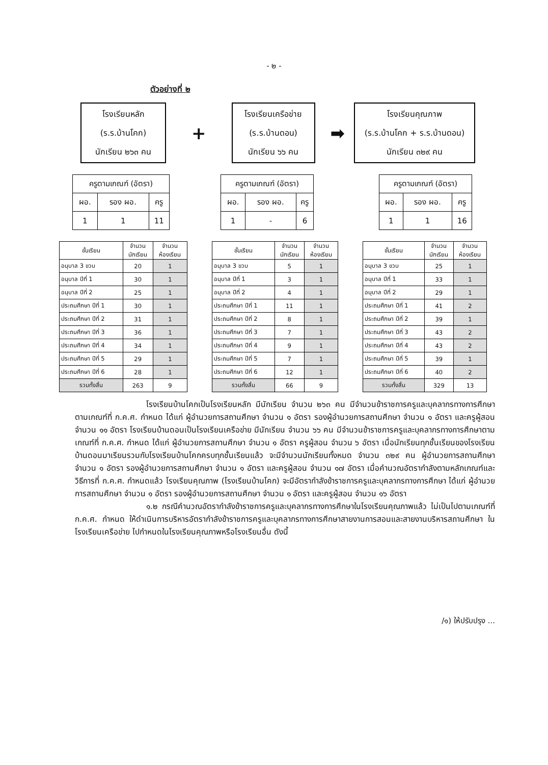- ๒ -
ตัวอย่างที่ ๒
โรงเรียนหลัก
(ร.ร.บ้านโคก)
นักเรียน ๒๖๓ คน
+
โรงเรียนเครือข่าย
(ร.ร.บ้านดอน)
นักเรียน ๖๖ คน
➡
โรงเรียนคุณภาพ
(ร.ร.บ้านโคก + ร.ร.บ้านดอน)
นักเรียน ๓๒๙ คน
| ครูตามเกณฑ์ (อัตรา) | | |
| --- | --- | --- |
| ผอ. | รอง ผอ. | ครู |
| 1 | 1 | 11 |
| ครูตามเกณฑ์ (อัตรา) | | |
| --- | --- | --- |
| ผอ. | รอง ผอ. | ครู |
| 1 | - | 6 |
| ครูตามเกณฑ์ (อัตรา) | | |
| --- | --- | --- |
| ผอ. | รอง ผอ. | ครู |
| 1 | 1 | 16 |
| ชั้นเรียน | จำนวน นักเรียน | จำนวน ห้องเรียน |
| --- | --- | --- |
| อนุบาล 3 ขวบ | 20 | 1 |
| อนุบาล ปีที่ 1 | 30 | 1 |
| อนุบาล ปีที่ 2 | 25 | 1 |
| ประถมศึกษา ปีที่ 1 | 30 | 1 |
| ประถมศึกษา ปีที่ 2 | 31 | 1 |
| ประถมศึกษา ปีที่ 3 | 36 | 1 |
| ประถมศึกษา ปีที่ 4 | 34 | 1 |
| ประถมศึกษา ปีที่ 5 | 29 | 1 |
| ประถมศึกษา ปีที่ 6 | 28 | 1 |
| รวมทั้งสิ้น | 263 | 9 |
| ชั้นเรียน | จำนวน นักเรียน | จำนวน ห้องเรียน |
| --- | --- | --- |
| อนุบาล 3 ขวบ | 5 | 1 |
| อนุบาล ปีที่ 1 | 3 | 1 |
| อนุบาล ปีที่ 2 | 4 | 1 |
| ประถมศึกษา ปีที่ 1 | 11 | 1 |
| ประถมศึกษา ปีที่ 2 | 8 | 1 |
| ประถมศึกษา ปีที่ 3 | 7 | 1 |
| ประถมศึกษา ปีที่ 4 | 9 | 1 |
| ประถมศึกษา ปีที่ 5 | 7 | 1 |
| ประถมศึกษา ปีที่ 6 | 12 | 1 |
| รวมทั้งสิ้น | 66 | 9 |
| ชั้นเรียน | จำนวน นักเรียน | จำนวน ห้องเรียน |
| --- | --- | --- |
| อนุบาล 3 ขวบ | 25 | 1 |
| อนุบาล ปีที่ 1 | 33 | 1 |
| อนุบาล ปีที่ 2 | 29 | 1 |
| ประถมศึกษา ปีที่ 1 | 41 | 2 |
| ประถมศึกษา ปีที่ 2 | 39 | 1 |
| ประถมศึกษา ปีที่ 3 | 43 | 2 |
| ประถมศึกษา ปีที่ 4 | 43 | 2 |
| ประถมศึกษา ปีที่ 5 | 39 | 1 |
| ประถมศึกษา ปีที่ 6 | 40 | 2 |
| รวมทั้งสิ้น | 329 | 13 |
โรงเรียนบ้านโคกเป็นโรงเรียนหลัก มีนักเรียน จำนวน ๒๖๓ คน มีจำนวนข้าราชการครูและบุคลากรทางการศึกษาตามเกณฑ์ที่ ก.ค.ศ. กำหนด ได้แก่ ผู้อำนวยการสถานศึกษา จำนวน ๑ อัตรา รองผู้อำนวยการสถานศึกษา จำนวน ๑ อัตรา และครูผู้สอน จำนวน ๑๑ อัตรา โรงเรียนบ้านดอนเป็นโรงเรียนเครือข่าย มีนักเรียน จำนวน ๖๖ คน มีจำนวนข้าราชการครูและบุคลากรทางการศึกษาตามเกณฑ์ที่ ก.ค.ศ. กำหนด ได้แก่ ผู้อำนวยการสถานศึกษา จำนวน ๑ อัตรา ครูผู้สอน จำนวน ๖ อัตรา เมื่อนักเรียนทุกชั้นเรียนของโรงเรียนบ้านดอนมาเรียนรวมกับโรงเรียนบ้านโคกครบทุกชั้นเรียนแล้ว จะมีจำนวนนักเรียนทั้งหมด จำนวน ๓๒๙ คน ผู้อำนวยการสถานศึกษา จำนวน ๑ อัตรา รองผู้อำนวยการสถานศึกษา จำนวน ๑ อัตรา และครูผู้สอน จำนวน ๑๗ อัตรา เมื่อคำนวณอัตรากำลังตามหลักเกณฑ์และวิธีการที่ ก.ค.ศ. กำหนดแล้ว โรงเรียนคุณภาพ (โรงเรียนบ้านโคก) จะมีอัตรากำลังข้าราชการครูและบุคลากรทางการศึกษา ได้แก่ ผู้อำนวยการสถานศึกษา จำนวน ๑ อัตรา รองผู้อำนวยการสถานศึกษา จำนวน ๑ อัตรา และครูผู้สอน จำนวน ๑๖ อัตรา
๑.๒ กรณีคำนวณอัตรากำลังข้าราชการครูและบุคลากรทางการศึกษาในโรงเรียนคุณภาพแล้ว ไม่เป็นไปตามเกณฑ์ที่ ก.ค.ศ. กำหนด ให้ดำเนินการบริหารอัตรากำลังข้าราชการครูและบุคลากรทางการศึกษาสายงานการสอนและสายงานบริหารสถานศึกษา ในโรงเรียนเครือข่าย ไปกำหนดในโรงเรียนคุณภาพหรือโรงเรียนอื่น ดังนี้
/๑) ให้ปรับปรุง ...